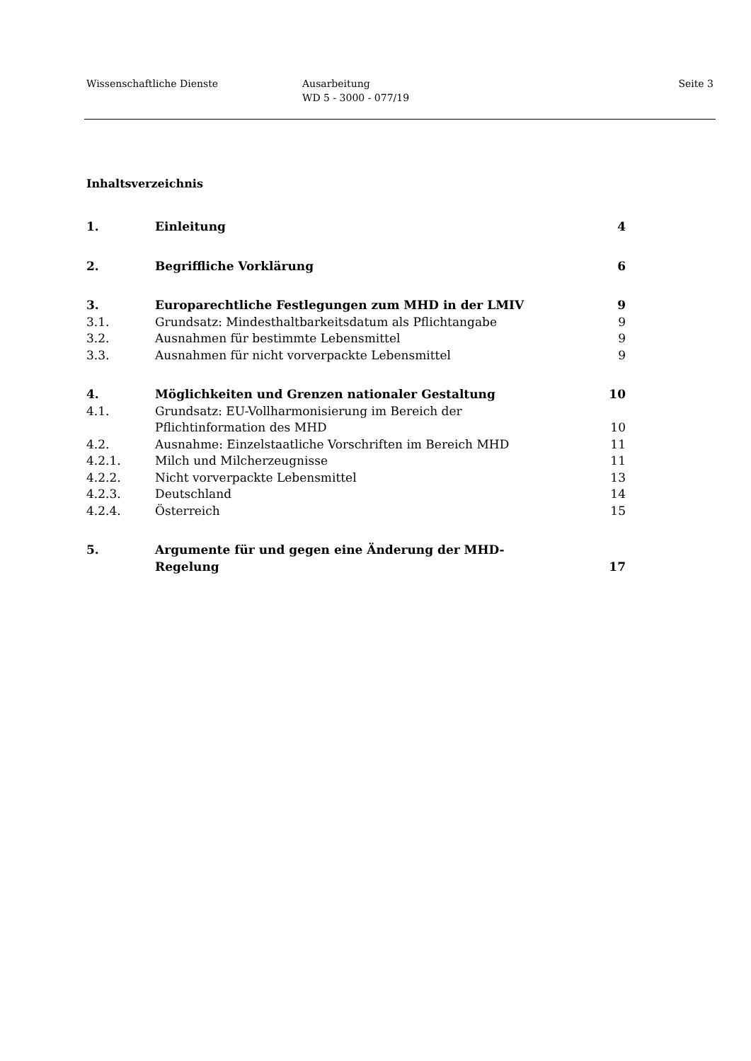Wissenschaftliche Dienste Ausarbeitung
WD 5 - 3000 - 077/19
Seite 3
Inhaltsverzeichnis
| 1. | Einleitung | 4 |
| 2. | Begriffliche Vorklärung | 6 |
| 3. | Europarechtliche Festlegungen zum MHD in der LMIV | 9 |
| 3.1. | Grundsatz: Mindesthaltbarkeitsdatum als Pflichtangabe | 9 |
| 3.2. | Ausnahmen für bestimmte Lebensmittel | 9 |
| 3.3. | Ausnahmen für nicht vorverpackte Lebensmittel | 9 |
| 4. | Möglichkeiten und Grenzen nationaler Gestaltung | 10 |
| 4.1. | Grundsatz: EU-Vollharmonisierung im Bereich der Pflichtinformation des MHD | 10 |
| 4.2. | Ausnahme: Einzelstaatliche Vorschriften im Bereich MHD | 11 |
| 4.2.1. | Milch und Milcherzeugnisse | 11 |
| 4.2.2. | Nicht vorverpackte Lebensmittel | 13 |
| 4.2.3. | Deutschland | 14 |
| 4.2.4. | Österreich | 15 |
| 5. | Argumente für und gegen eine Änderung der MHD- Regelung | 17 |